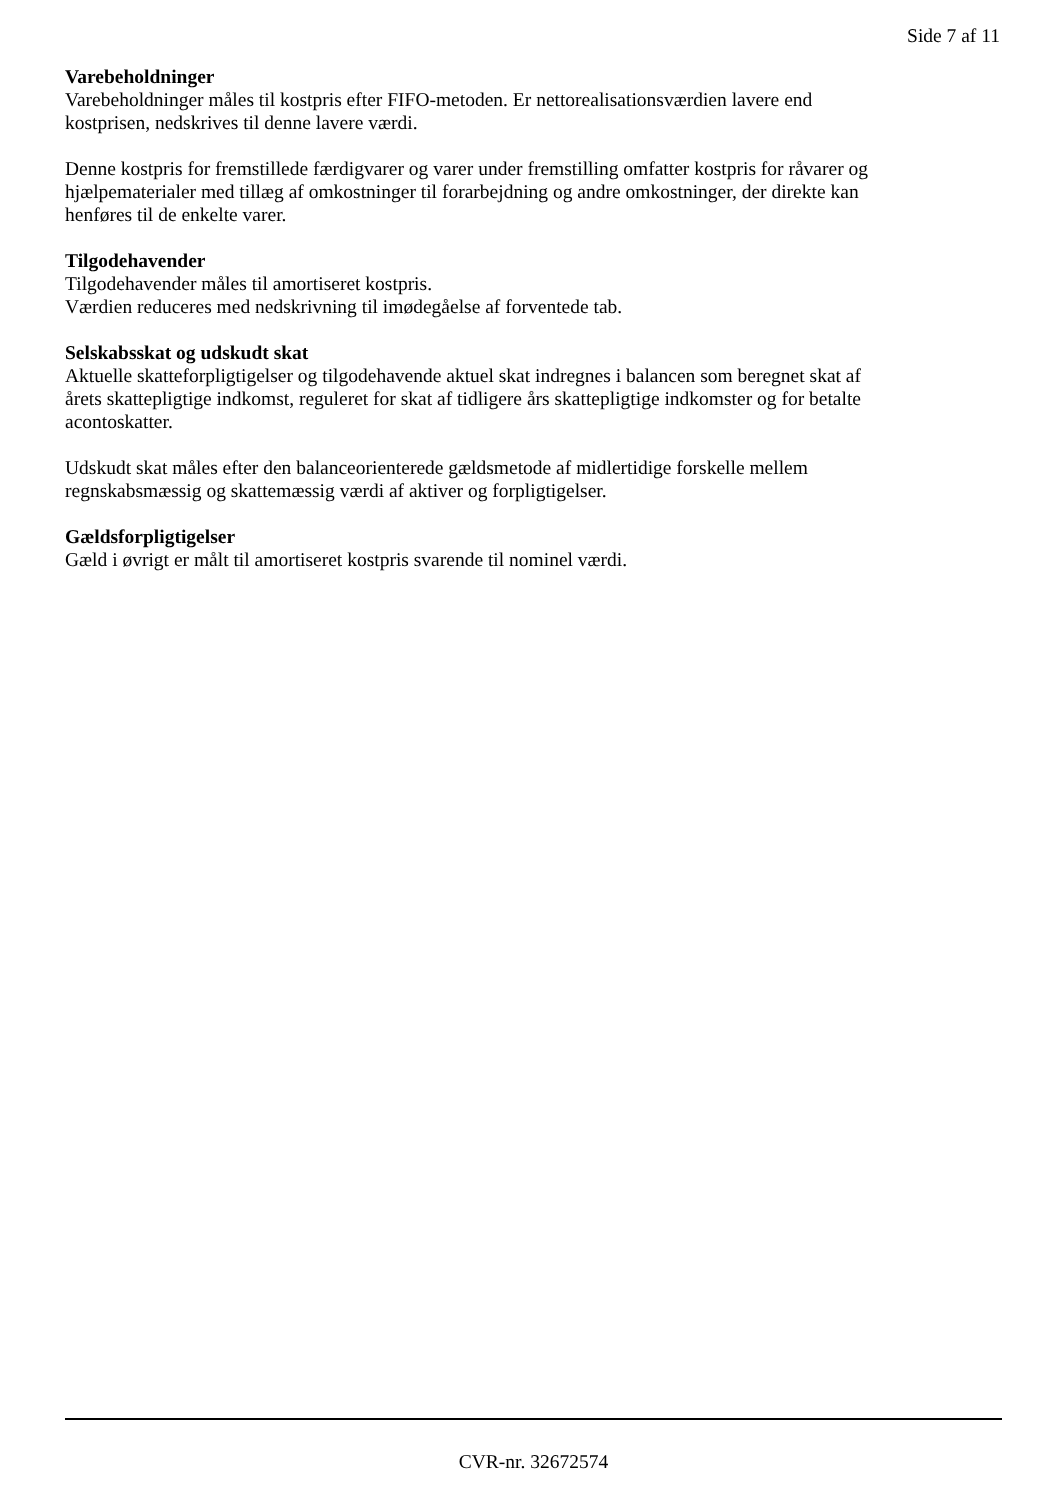Side 7 af 11
Varebeholdninger
Varebeholdninger måles til kostpris efter FIFO-metoden. Er nettorealisationsværdien lavere end kostprisen, nedskrives til denne lavere værdi.
Denne kostpris for fremstillede færdigvarer og varer under fremstilling omfatter kostpris for råvarer og hjælpematerialer med tillæg af omkostninger til forarbejdning og andre omkostninger, der direkte kan henføres til de enkelte varer.
Tilgodehavender
Tilgodehavender måles til amortiseret kostpris.
Værdien reduceres med nedskrivning til imødegåelse af forventede tab.
Selskabsskat og udskudt skat
Aktuelle skatteforpligtigelser og tilgodehavende aktuel skat indregnes i balancen som beregnet skat af årets skattepligtige indkomst, reguleret for skat af tidligere års skattepligtige indkomster og for betalte acontoskatter.
Udskudt skat måles efter den balanceorienterede gældsmetode af midlertidige forskelle mellem regnskabsmæssig og skattemæssig værdi af aktiver og forpligtigelser.
Gældsforpligtigelser
Gæld i øvrigt er målt til amortiseret kostpris svarende til nominel værdi.
CVR-nr. 32672574